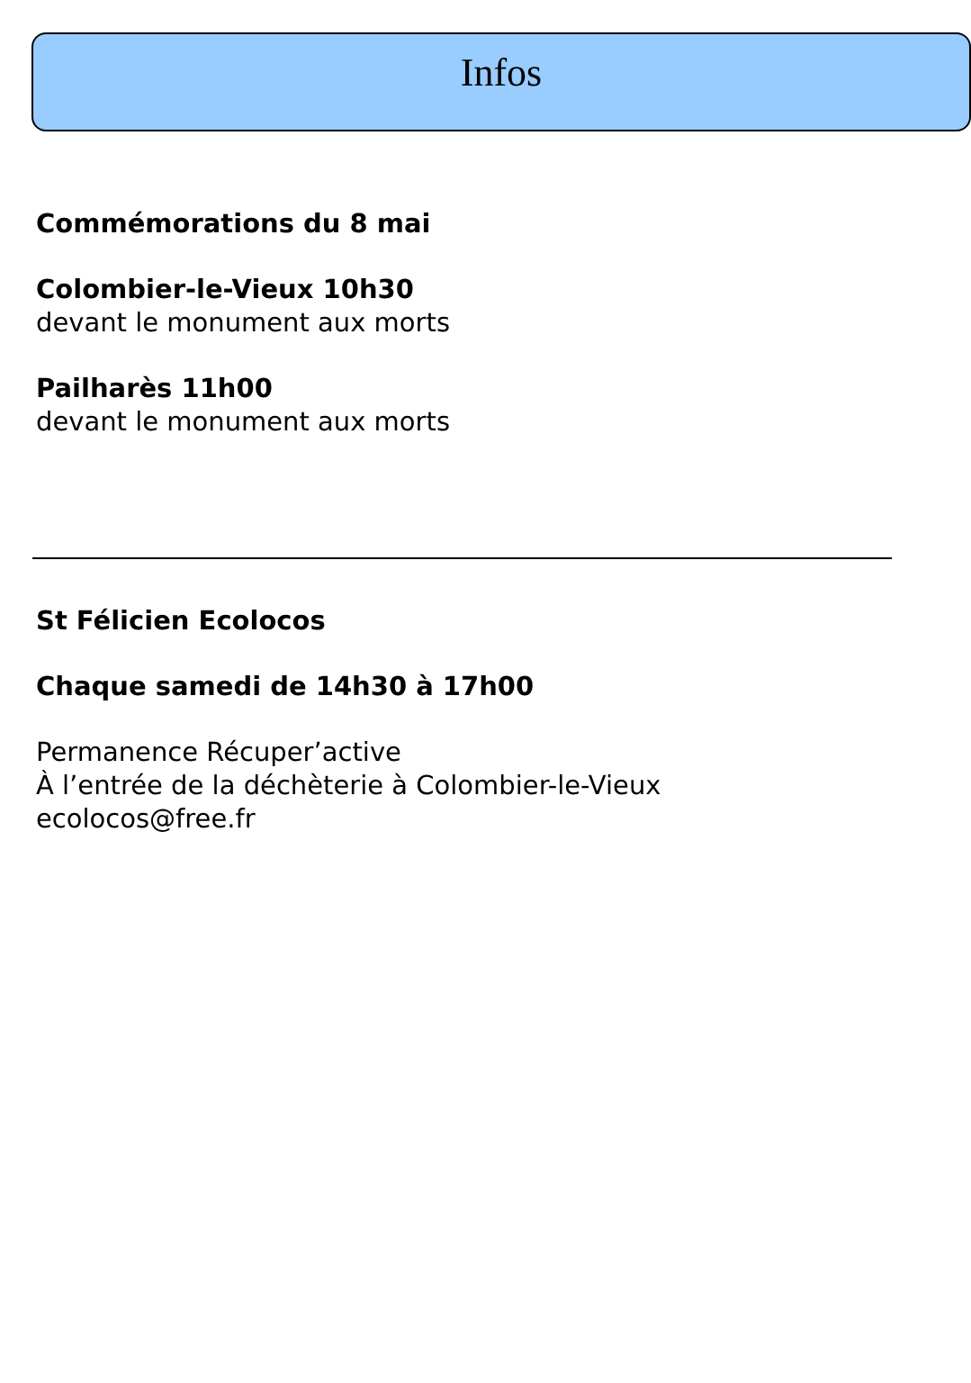Infos
Commémorations du 8 mai
Colombier-le-Vieux 10h30
devant le monument aux morts
Pailharès 11h00
devant le monument aux morts
St Félicien Ecolocos
Chaque samedi de 14h30 à 17h00
Permanence Récuper’active
À l’entrée de la déchèterie à Colombier-le-Vieux
ecolocos@free.fr